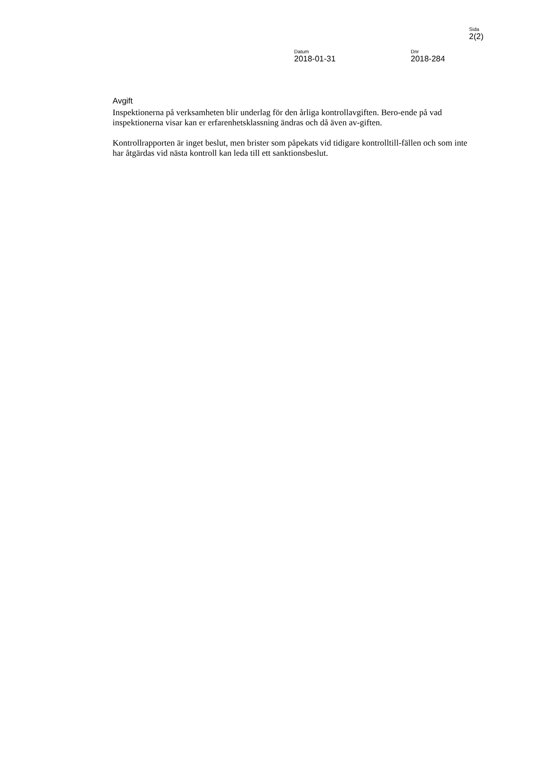Sida
2(2)
Datum
2018-01-31
Dnr
2018-284
Avgift
Inspektionerna på verksamheten blir underlag för den årliga kontrollavgiften. Bero-ende på vad inspektionerna visar kan er erfarenhetsklassning ändras och då även av-giften.
Kontrollrapporten är inget beslut, men brister som påpekats vid tidigare kontrolltill-fällen och som inte har åtgärdas vid nästa kontroll kan leda till ett sanktionsbeslut.